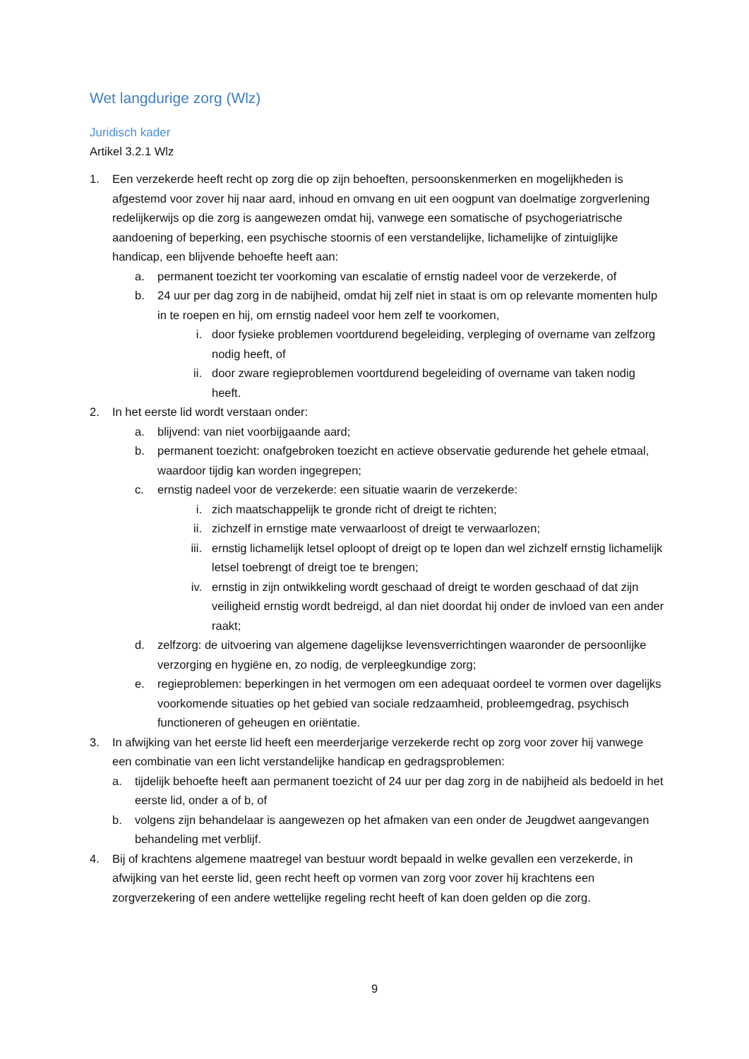Wet langdurige zorg (Wlz)
Juridisch kader
Artikel 3.2.1 Wlz
1. Een verzekerde heeft recht op zorg die op zijn behoeften, persoonskenmerken en mogelijkheden is afgestemd voor zover hij naar aard, inhoud en omvang en uit een oogpunt van doelmatige zorgverlening redelijkerwijs op die zorg is aangewezen omdat hij, vanwege een somatische of psychogeriatrische aandoening of beperking, een psychische stoornis of een verstandelijke, lichamelijke of zintuiglijke handicap, een blijvende behoefte heeft aan:
a. permanent toezicht ter voorkoming van escalatie of ernstig nadeel voor de verzekerde, of
b. 24 uur per dag zorg in de nabijheid, omdat hij zelf niet in staat is om op relevante momenten hulp in te roepen en hij, om ernstig nadeel voor hem zelf te voorkomen,
i. door fysieke problemen voortdurend begeleiding, verpleging of overname van zelfzorg nodig heeft, of
ii. door zware regieproblemen voortdurend begeleiding of overname van taken nodig heeft.
2. In het eerste lid wordt verstaan onder:
a. blijvend: van niet voorbijgaande aard;
b. permanent toezicht: onafgebroken toezicht en actieve observatie gedurende het gehele etmaal, waardoor tijdig kan worden ingegrepen;
c. ernstig nadeel voor de verzekerde: een situatie waarin de verzekerde:
i. zich maatschappelijk te gronde richt of dreigt te richten;
ii. zichzelf in ernstige mate verwaarloost of dreigt te verwaarlozen;
iii. ernstig lichamelijk letsel oploopt of dreigt op te lopen dan wel zichzelf ernstig lichamelijk letsel toebrengt of dreigt toe te brengen;
iv. ernstig in zijn ontwikkeling wordt geschaad of dreigt te worden geschaad of dat zijn veiligheid ernstig wordt bedreigd, al dan niet doordat hij onder de invloed van een ander raakt;
d. zelfzorg: de uitvoering van algemene dagelijkse levensverrichtingen waaronder de persoonlijke verzorging en hygiëne en, zo nodig, de verpleegkundige zorg;
e. regieproblemen: beperkingen in het vermogen om een adequaat oordeel te vormen over dagelijks voorkomende situaties op het gebied van sociale redzaamheid, probleemgedrag, psychisch functioneren of geheugen en oriëntatie.
3. In afwijking van het eerste lid heeft een meerderjarige verzekerde recht op zorg voor zover hij vanwege een combinatie van een licht verstandelijke handicap en gedragsproblemen:
a. tijdelijk behoefte heeft aan permanent toezicht of 24 uur per dag zorg in de nabijheid als bedoeld in het eerste lid, onder a of b, of
b. volgens zijn behandelaar is aangewezen op het afmaken van een onder de Jeugdwet aangevangen behandeling met verblijf.
4. Bij of krachtens algemene maatregel van bestuur wordt bepaald in welke gevallen een verzekerde, in afwijking van het eerste lid, geen recht heeft op vormen van zorg voor zover hij krachtens een zorgverzekering of een andere wettelijke regeling recht heeft of kan doen gelden op die zorg.
9